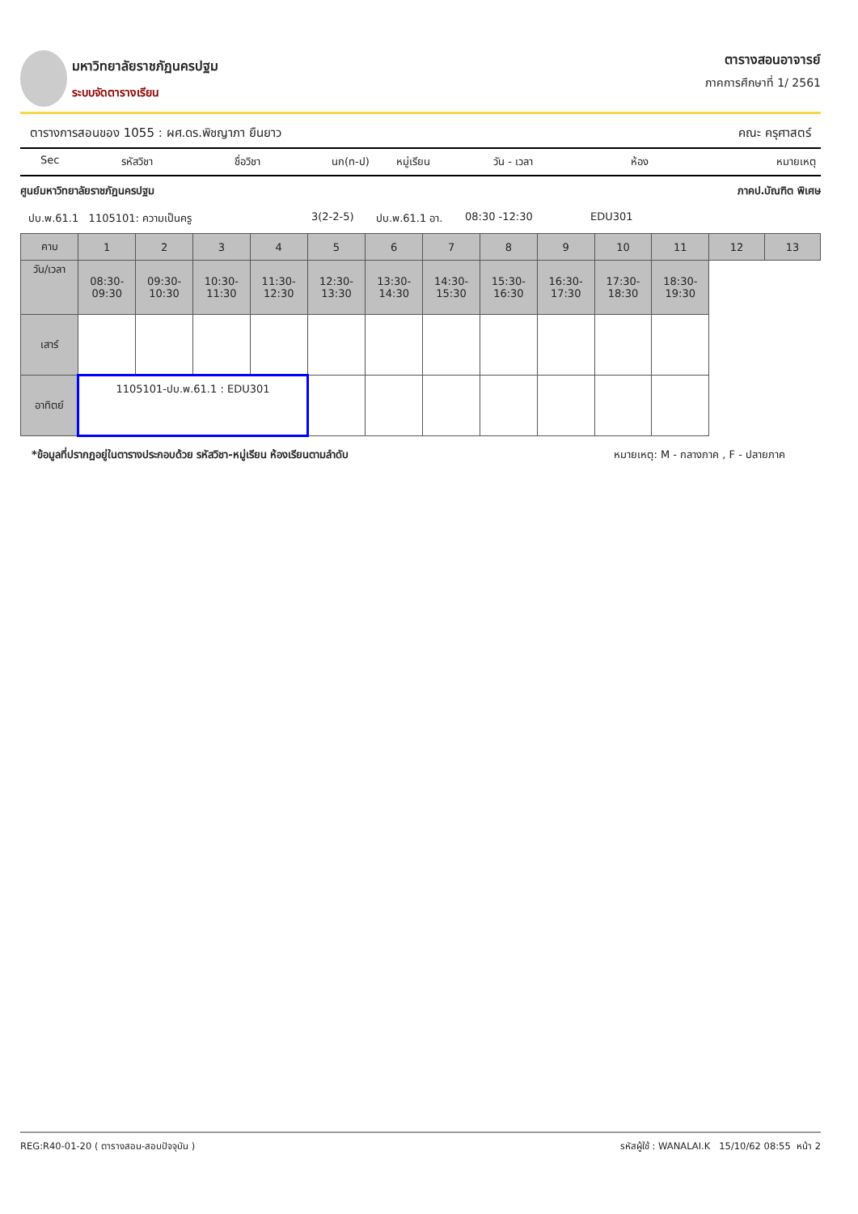มหาวิทยาลัยราชภัฏนครปฐม
ระบบจัดตารางเรียน
ตารางสอนอาจารย์
ภาคการศึกษาที่ 1/ 2561
ตารางการสอนของ 1055 : ผศ.ดร.พิชญาภา ยืนยาว คณะ ครุศาสตร์
Sec รหัสวิชา ชื่อวิชา นก(ท-ป) หมู่เรียน วัน - เวลา ห้อง หมายเหตุ
ศูนย์มหาวิทยาลัยราชภัฏนครปฐม ภาคป.บัณฑิต พิเศษ
ปบ.พ.61.1 1105101: ความเป็นครู 3(2-2-5) ปบ.พ.61.1 อา. 08:30 -12:30 EDU301
| คาบ | 1 | 2 | 3 | 4 | 5 | 6 | 7 | 8 | 9 | 10 | 11 | 12 | 13 |
| วัน/เวลา | 08:30- 09:30 | 09:30- 10:30 | 10:30- 11:30 | 11:30- 12:30 | 12:30- 13:30 | 13:30- 14:30 | 14:30- 15:30 | 15:30- 16:30 | 16:30- 17:30 | 17:30- 18:30 | 18:30- 19:30 | | |
| เสาร์ | | | | | | | | | | | | | |
| อาทิตย์ | 1105101-ปบ.พ.61.1 : EDU301 | | | | | | | | | | | | |
*ข้อมูลที่ปรากฏอยู่ในตารางประกอบด้วย รหัสวิชา-หมู่เรียน ห้องเรียนตามลำดับ หมายเหตุ: M - กลางภาค , F - ปลายภาค
REG:R40-01-20 ( ตารางสอน-สอบปัจจุบัน ) รหัสผู้ใช้ : WANALAI.K 15/10/62 08:55 หน้า 2